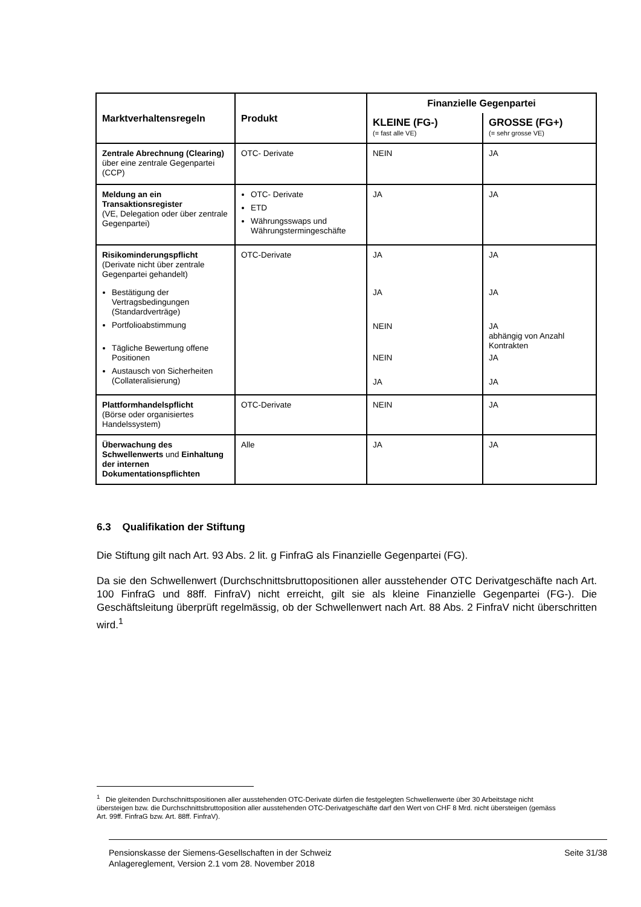| Marktverhaltensregeln | Produkt | Finanzielle Gegenpartei | |
| --- | --- | --- | --- |
| | | KLEINE (FG-) (= fast alle VE) | GROSSE (FG+) (= sehr grosse VE) |
| Zentrale Abrechnung (Clearing) über eine zentrale Gegenpartei (CCP) | OTC- Derivate | NEIN | JA |
| Meldung an ein Transaktionsregister (VE, Delegation oder über zentrale Gegenpartei) | OTC- Derivate ETD Währungsswaps und Währungstermingeschäfte | JA | JA |
| Risikominderungspflicht (Derivate nicht über zentrale Gegenpartei gehandelt) Bestätigung der Vertragsbedingungen (Standardverträge) Portfolioabstimmung Tägliche Bewertung offene Positionen Austausch von Sicherheiten (Collateralisierung) | OTC-Derivate | JA JA NEIN NEIN JA | JA JA JA abhängig von Anzahl Kontrakten JA JA |
| Plattformhandelspflicht (Börse oder organisiertes Handelssystem) | OTC-Derivate | NEIN | JA |
| Überwachung des Schwellenwerts und Einhaltung der internen Dokumentationspflichten | Alle | JA | JA |
6.3 Qualifikation der Stiftung
Die Stiftung gilt nach Art. 93 Abs. 2 lit. g FinfraG als Finanzielle Gegenpartei (FG).
Da sie den Schwellenwert (Durchschnittsbruttopositionen aller ausstehender OTC Derivatgeschäfte nach Art. 100 FinfraG und 88ff. FinfraV) nicht erreicht, gilt sie als kleine Finanzielle Gegenpartei (FG-). Die Geschäftsleitung überprüft regelmässig, ob der Schwellenwert nach Art. 88 Abs. 2 FinfraV nicht überschritten wird.<sup>1</sup>
<sup>1</sup> Die gleitenden Durchschnittspositionen aller ausstehenden OTC-Derivate dürfen die festgelegten Schwellenwerte über 30 Arbeitstage nicht übersteigen bzw. die Durchschnittsbruttoposition aller ausstehenden OTC-Derivatgeschäfte darf den Wert von CHF 8 Mrd. nicht übersteigen (gemäss Art. 99ff. FinfraG bzw. Art. 88ff. FinfraV).
Pensionskasse der Siemens-Gesellschaften in der Schweiz
Anlagereglement, Version 2.1 vom 28. November 2018
Seite 31/38